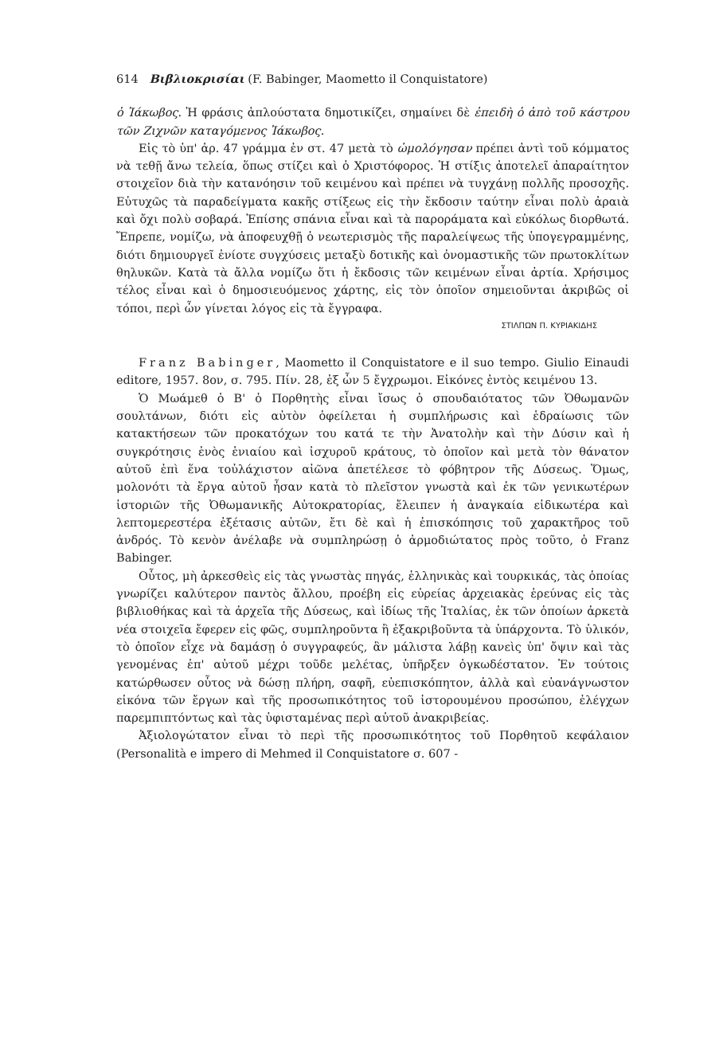614 Βιβλιοκρισίαι (F. Babinger, Maometto il Conquistatore)
ὁ Ἰάκωβος. Ἡ φράσις ἁπλούστατα δημοτικίζει, σημαίνει δὲ ἐπειδὴ ὁ ἀπὸ τοῦ κάστρου τῶν Ζιχνῶν καταγόμενος Ἰάκωβος.
Εἰς τὸ ὑπ' ἀρ. 47 γράμμα ἐν στ. 47 μετὰ τὸ ὡμολόγησαν πρέπει ἀντὶ τοῦ κόμματος νὰ τεθῇ ἄνω τελεία, ὅπως στίζει καὶ ὁ Χριστόφορος. Ἡ στίξις ἀποτελεῖ ἀπαραίτητον στοιχεῖον διὰ τὴν κατανόησιν τοῦ κειμένου καὶ πρέπει νὰ τυγχάνῃ πολλῆς προσοχῆς. Εὐτυχῶς τὰ παραδείγματα κακῆς στίξεως εἰς τὴν ἔκδοσιν ταύτην εἶναι πολὺ ἀραιὰ καὶ ὄχι πολὺ σοβαρά. Ἐπίσης σπάνια εἶναι καὶ τὰ παροράματα καὶ εὐκόλως διορθωτά. Ἔπρεπε, νομίζω, νὰ ἀποφευχθῇ ὁ νεωτερισμὸς τῆς παραλείψεως τῆς ὑπογεγραμμένης, διότι δημιουργεῖ ἐνίοτε συγχύσεις μεταξὺ δοτικῆς καὶ ὀνομαστικῆς τῶν πρωτοκλίτων θηλυκῶν. Κατὰ τὰ ἄλλα νομίζω ὅτι ἡ ἔκδοσις τῶν κειμένων εἶναι ἀρτία. Χρήσιμος τέλος εἶναι καὶ ὁ δημοσιευόμενος χάρτης, εἰς τὸν ὁποῖον σημειοῦνται ἀκριβῶς οἱ τόποι, περὶ ὧν γίνεται λόγος εἰς τὰ ἔγγραφα.
ΣΤΙΛΠΩΝ Π. ΚΥΡΙΑΚΙΔΗΣ
Franz Babinger, Maometto il Conquistatore e il suo tempo. Giulio Einaudi editore, 1957. 8ον, σ. 795. Πίν. 28, ἐξ ὧν 5 ἔγχρωμοι. Εἰκόνες ἐντὸς κειμένου 13.
Ὁ Μωάμεθ ὁ Β' ὁ Πορθητὴς εἶναι ἴσως ὁ σπουδαιότατος τῶν Ὀθωμανῶν σουλτάνων, διότι εἰς αὐτὸν ὀφείλεται ἡ συμπλήρωσις καὶ ἑδραίωσις τῶν κατακτήσεων τῶν προκατόχων του κατά τε τὴν Ἀνατολὴν καὶ τὴν Δύσιν καὶ ἡ συγκρότησις ἑνὸς ἑνιαίου καὶ ἰσχυροῦ κράτους, τὸ ὁποῖον καὶ μετὰ τὸν θάνατον αὐτοῦ ἐπὶ ἕνα τοὐλάχιστον αἰῶνα ἀπετέλεσε τὸ φόβητρον τῆς Δύσεως. Ὅμως, μολονότι τὰ ἔργα αὐτοῦ ἦσαν κατὰ τὸ πλεῖστον γνωστὰ καὶ ἐκ τῶν γενικωτέρων ἱστοριῶν τῆς Ὀθωμανικῆς Αὐτοκρατορίας, ἔλειπεν ἡ ἀναγκαία εἰδικωτέρα καὶ λεπτομερεστέρα ἐξέτασις αὐτῶν, ἔτι δὲ καὶ ἡ ἐπισκόπησις τοῦ χαρακτῆρος τοῦ ἀνδρός. Τὸ κενὸν ἀνέλαβε νὰ συμπληρώσῃ ὁ ἁρμοδιώτατος πρὸς τοῦτο, ὁ Franz Babinger.
Οὗτος, μὴ ἀρκεσθεὶς εἰς τὰς γνωστὰς πηγάς, ἑλληνικὰς καὶ τουρκικάς, τὰς ὁποίας γνωρίζει καλύτερον παντὸς ἄλλου, προέβη εἰς εὐρείας ἀρχειακὰς ἐρεύνας εἰς τὰς βιβλιοθήκας καὶ τὰ ἀρχεῖα τῆς Δύσεως, καὶ ἰδίως τῆς Ἰταλίας, ἐκ τῶν ὁποίων ἀρκετὰ νέα στοιχεῖα ἔφερεν εἰς φῶς, συμπληροῦντα ἢ ἐξακριβοῦντα τὰ ὑπάρχοντα. Τὸ ὑλικόν, τὸ ὁποῖον εἶχε νὰ δαμάσῃ ὁ συγγραφεύς, ἂν μάλιστα λάβῃ κανεὶς ὑπ' ὄψιν καὶ τὰς γενομένας ἐπ' αὐτοῦ μέχρι τοῦδε μελέτας, ὑπῆρξεν ὀγκωδέστατον. Ἐν τούτοις κατώρθωσεν οὗτος νὰ δώσῃ πλήρη, σαφῆ, εὐεπισκόπητον, ἀλλὰ καὶ εὐανάγνωστον εἰκόνα τῶν ἔργων καὶ τῆς προσωπικότητος τοῦ ἱστορουμένου προσώπου, ἐλέγχων παρεμπιπτόντως καὶ τὰς ὑφισταμένας περὶ αὐτοῦ ἀνακριβείας.
Ἀξιολογώτατον εἶναι τὸ περὶ τῆς προσωπικότητος τοῦ Πορθητοῦ κεφάλαιον (Personalità e impero di Mehmed il Conquistatore σ. 607 -